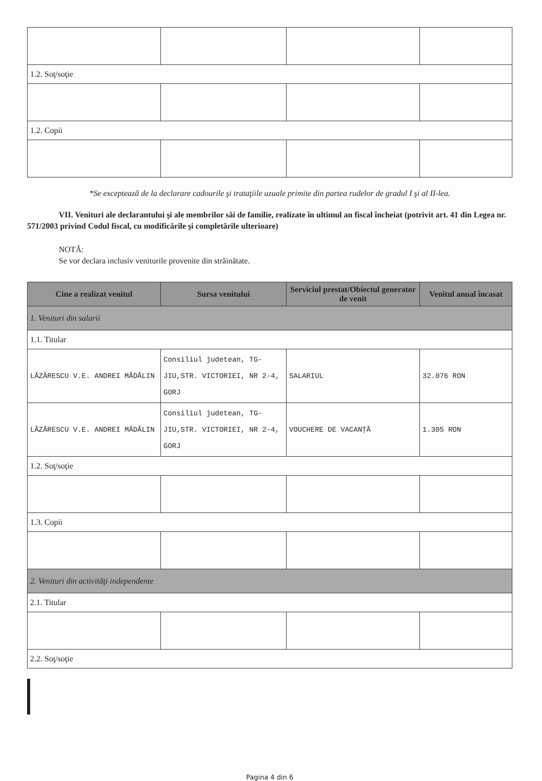| 1.2. Soţ/soţie | | | |
| 1.2. Copii | | | |
*Se exceptează de la declarare cadourile şi trataţiile uzuale primite din partea rudelor de gradul I şi al II-lea.
VII. Venituri ale declarantului şi ale membrilor săi de familie, realizate în ultimul an fiscal încheiat (potrivit art. 41 din Legea nr. 571/2003 privind Codul fiscal, cu modificările şi completările ulterioare)
NOTĂ:
Se vor declara inclusiv veniturile provenite din străinătate.
| Cine a realizat venitul | Sursa venitului | Serviciul prestat/Obiectul generator de venit | Venitul anual încasat |
| --- | --- | --- | --- |
| 1. Venituri din salarii | | | |
| 1.1. Titular | | | |
| LĂZĂRESCU V.E. ANDREI MĂDĂLIN | Consiliul judetean, TG-JIU,STR. VICTORIEI, NR 2-4, GORJ | SALARIUL | 32.076 RON |
| LĂZĂRESCU V.E. ANDREI MĂDĂLIN | Consiliul judetean, TG-JIU,STR. VICTORIEI, NR 2-4, GORJ | VOUCHERE DE VACANŢĂ | 1.305 RON |
| 1.2. Soţ/soţie | | | |
| 1.3. Copii | | | |
| 2. Venituri din activităţi independente | | | |
| 2.1. Titular | | | |
| 2.2. Soţ/soţie | | | |
Pagina 4 din 6